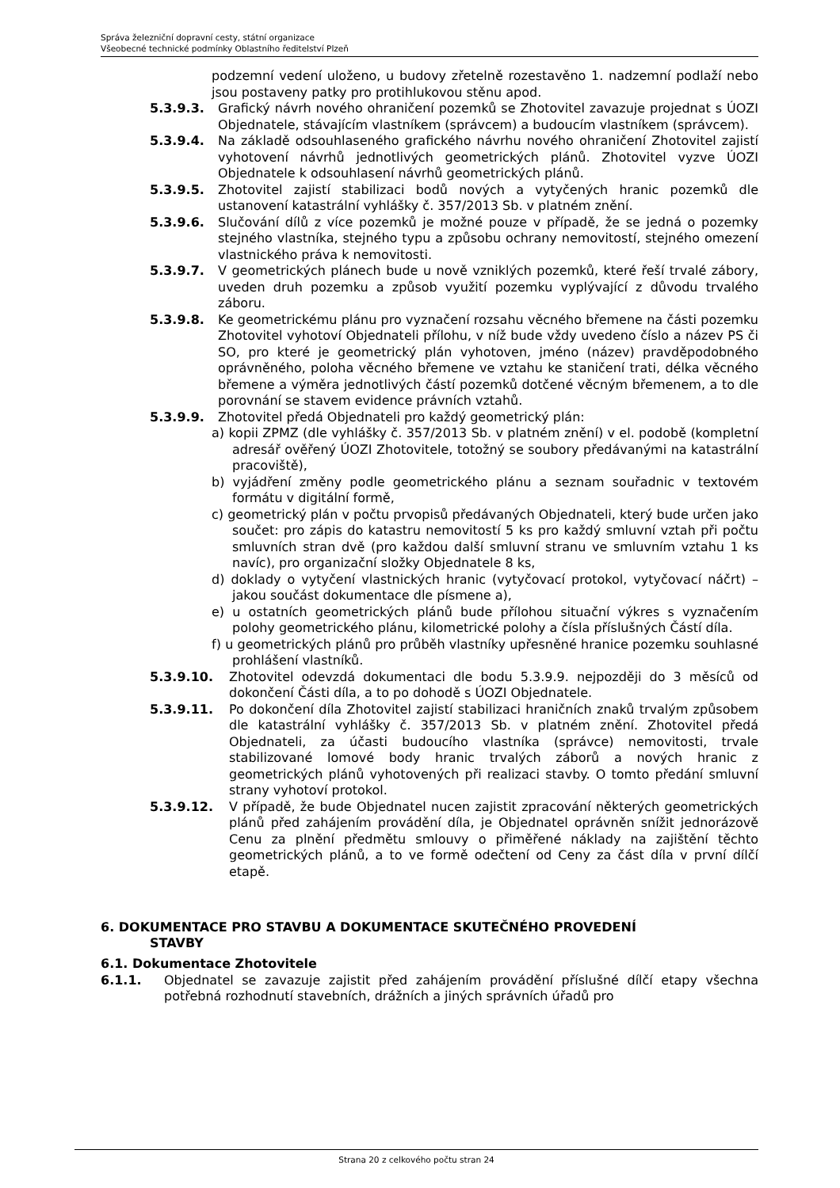Správa železniční dopravní cesty, státní organizace
Všeobecné technické podmínky Oblastního ředitelství Plzeň
podzemní vedení uloženo, u budovy zřetelně rozestavěno 1. nadzemní podlaží nebo jsou postaveny patky pro protihlukovou stěnu apod.
5.3.9.3. Grafický návrh nového ohraničení pozemků se Zhotovitel zavazuje projednat s ÚOZI Objednatele, stávajícím vlastníkem (správcem) a budoucím vlastníkem (správcem).
5.3.9.4. Na základě odsouhlaseného grafického návrhu nového ohraničení Zhotovitel zajistí vyhotovení návrhů jednotlivých geometrických plánů. Zhotovitel vyzve ÚOZI Objednatele k odsouhlasení návrhů geometrických plánů.
5.3.9.5. Zhotovitel zajistí stabilizaci bodů nových a vytyčených hranic pozemků dle ustanovení katastrální vyhlášky č. 357/2013 Sb. v platném znění.
5.3.9.6. Slučování dílů z více pozemků je možné pouze v případě, že se jedná o pozemky stejného vlastníka, stejného typu a způsobu ochrany nemovitostí, stejného omezení vlastnického práva k nemovitosti.
5.3.9.7. V geometrických plánech bude u nově vzniklých pozemků, které řeší trvalé zábory, uveden druh pozemku a způsob využití pozemku vyplývající z důvodu trvalého záboru.
5.3.9.8. Ke geometrickému plánu pro vyznačení rozsahu věcného břemene na části pozemku Zhotovitel vyhotoví Objednateli přílohu, v níž bude vždy uvedeno číslo a název PS či SO, pro které je geometrický plán vyhotoven, jméno (název) pravděpodobného oprávněného, poloha věcného břemene ve vztahu ke staničení trati, délka věcného břemene a výměra jednotlivých částí pozemků dotčené věcným břemenem, a to dle porovnání se stavem evidence právních vztahů.
5.3.9.9. Zhotovitel předá Objednateli pro každý geometrický plán:
a) kopii ZPMZ (dle vyhlášky č. 357/2013 Sb. v platném znění) v el. podobě (kompletní adresář ověřený ÚOZI Zhotovitele, totožný se soubory předávanými na katastrální pracoviště),
b) vyjádření změny podle geometrického plánu a seznam souřadnic v textovém formátu v digitální formě,
c) geometrický plán v počtu prvopisů předávaných Objednateli, který bude určen jako součet: pro zápis do katastru nemovitostí 5 ks pro každý smluvní vztah při počtu smluvních stran dvě (pro každou další smluvní stranu ve smluvním vztahu 1 ks navíc), pro organizační složky Objednatele 8 ks,
d) doklady o vytyčení vlastnických hranic (vytyčovací protokol, vytyčovací náčrt) – jakou součást dokumentace dle písmene a),
e) u ostatních geometrických plánů bude přílohou situační výkres s vyznačením polohy geometrického plánu, kilometrické polohy a čísla příslušných Částí díla.
f) u geometrických plánů pro průběh vlastníky upřesněné hranice pozemku souhlasné prohlášení vlastníků.
5.3.9.10. Zhotovitel odevzdá dokumentaci dle bodu 5.3.9.9. nejpozději do 3 měsíců od dokončení Části díla, a to po dohodě s ÚOZI Objednatele.
5.3.9.11. Po dokončení díla Zhotovitel zajistí stabilizaci hraničních znaků trvalým způsobem dle katastrální vyhlášky č. 357/2013 Sb. v platném znění. Zhotovitel předá Objednateli, za účasti budoucího vlastníka (správce) nemovitosti, trvale stabilizované lomové body hranic trvalých záborů a nových hranic z geometrických plánů vyhotovených při realizaci stavby. O tomto předání smluvní strany vyhotoví protokol.
5.3.9.12. V případě, že bude Objednatel nucen zajistit zpracování některých geometrických plánů před zahájením provádění díla, je Objednatel oprávněn snížit jednorázově Cenu za plnění předmětu smlouvy o přiměřené náklady na zajištění těchto geometrických plánů, a to ve formě odečtení od Ceny za část díla v první dílčí etapě.
6. DOKUMENTACE PRO STAVBU A DOKUMENTACE SKUTEČNÉHO PROVEDENÍ
STAVBY
6.1. Dokumentace Zhotovitele
6.1.1. Objednatel se zavazuje zajistit před zahájením provádění příslušné dílčí etapy všechna potřebná rozhodnutí stavebních, drážních a jiných správních úřadů pro
Strana 20 z celkového počtu stran 24